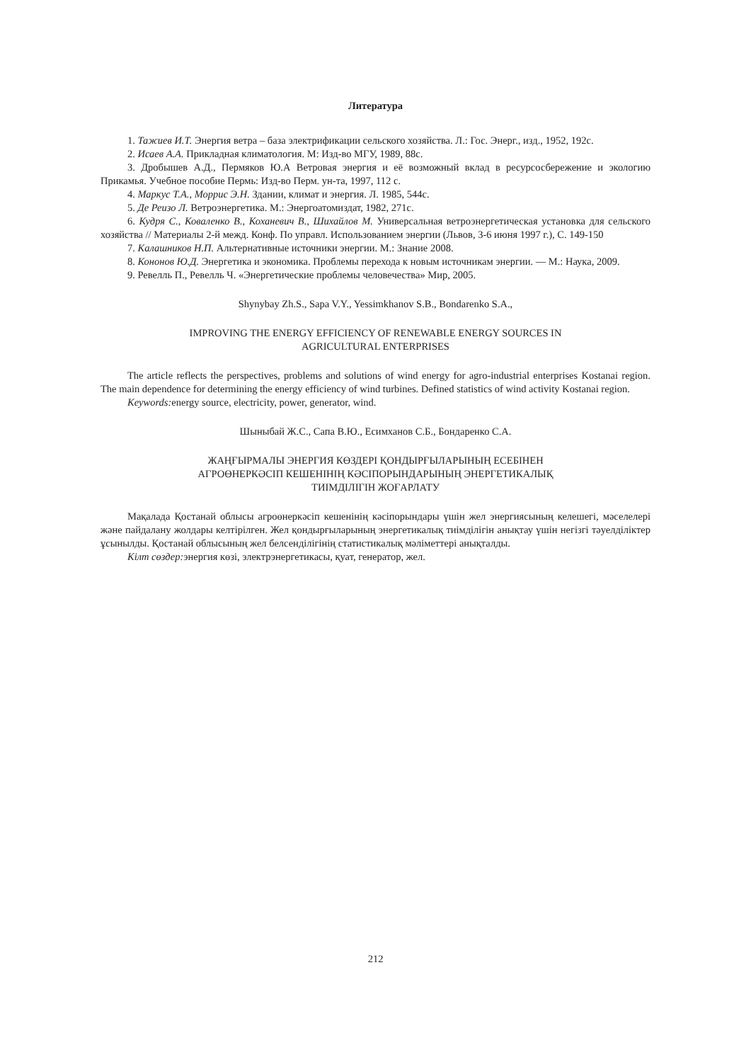Литература
1. Тажиев И.Т. Энергия ветра – база электрификации сельского хозяйства. Л.: Гос. Энерг., изд., 1952, 192с.
2. Исаев А.А. Прикладная климатология. М: Изд-во МГУ, 1989, 88с.
3. Дробышев А.Д., Пермяков Ю.А Ветровая энергия и её возможный вклад в ресурсосбережение и экологию Прикамья. Учебное пособие Пермь: Изд-во Перм. ун-та, 1997, 112 с.
4. Маркус Т.А., Моррис Э.Н. Здании, климат и энергия. Л. 1985, 544с.
5. Де Реизо Л. Ветроэнергетика. М.: Энергоатомиздат, 1982, 271с.
6. Кудря С., Коваленко В., Коханевич В., Шихайлов М. Универсальная ветроэнергетическая установка для сельского хозяйства // Материалы 2-й межд. Конф. По управл. Использованием энергии (Львов, 3-6 июня 1997 г.), С. 149-150
7. Калашников Н.П. Альтернативные источники энергии. М.: Знание 2008.
8. Кононов Ю.Д. Энергетика и экономика. Проблемы перехода к новым источникам энергии. — М.: Наука, 2009.
9. Ревелль П., Ревелль Ч. «Энергетические проблемы человечества» Мир, 2005.
Shynybay Zh.S., Sapa V.Y., Yessimkhanov S.B., Bondarenko S.A.,
IMPROVING THE ENERGY EFFICIENCY OF RENEWABLE ENERGY SOURCES IN
AGRICULTURAL ENTERPRISES
The article reflects the perspectives, problems and solutions of wind energy for agro-industrial enterprises Kostanai region. The main dependence for determining the energy efficiency of wind turbines. Defined statistics of wind activity Kostanai region.
Keywords: energy source, electricity, power, generator, wind.
Шыныбай Ж.С., Сапа В.Ю., Есимханов С.Б., Бондаренко С.А.
ЖАҢҒЫРМАЛЫ ЭНЕРГИЯ КӨЗДЕРІ ҚОНДЫРҒЫЛАРЫНЫҢ ЕСЕБІНЕН
АГРОӨНЕРКӘСІП КЕШЕНІНІҢ КӘСІПОРЫНДАРЫНЫҢ ЭНЕРГЕТИКАЛЫҚ
ТИІМДІЛІГІН ЖОҒАРЛАТУ
Мақалада Қостанай облысы агроөнеркәсіп кешенінің кәсіпорындары үшін жел энергиясының келешегі, мәселелері және пайдалану жолдары келтірілген. Жел қондырғыларының энергетикалық тиімділігін анықтау үшін негізгі тәуелділіктер ұсынылды. Қостанай облысының жел белсенділігінің статистикалық мәліметтері анықталды.
Кілт сөздер: энергия көзі, электрэнергетикасы, қуат, генератор, жел.
212